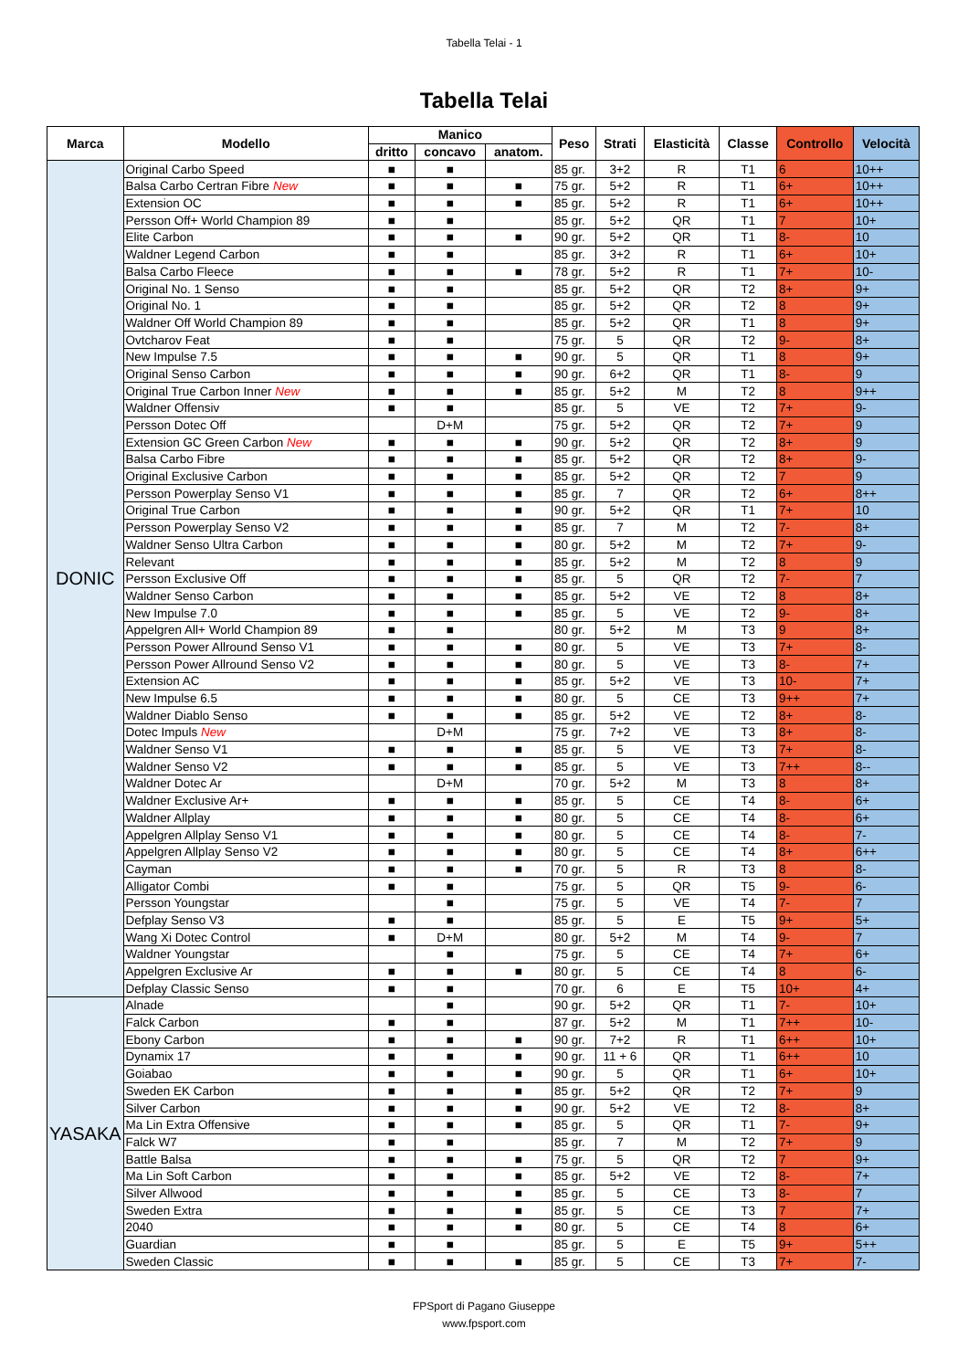Tabella Telai - 1
Tabella Telai
| Marca | Modello | Manico | | | Peso | Strati | Elasticità | Classe | Controllo | Velocità |
| --- | --- | --- | --- | --- | --- | --- | --- | --- | --- | --- |
| | | dritto | concavo | anatom. | | | | | | |
| DONIC | Original Carbo Speed | ■ | ■ | | 85 gr. | 3+2 | R | T1 | 6 | 10++ |
| | Balsa Carbo Certran Fibre New | ■ | ■ | ■ | 75 gr. | 5+2 | R | T1 | 6+ | 10++ |
| | Extension OC | ■ | ■ | ■ | 85 gr. | 5+2 | R | T1 | 6+ | 10++ |
| | Persson Off+ World Champion 89 | ■ | ■ | | 85 gr. | 5+2 | QR | T1 | 7 | 10+ |
| | Elite Carbon | ■ | ■ | ■ | 90 gr. | 5+2 | QR | T1 | 8- | 10 |
| | Waldner Legend Carbon | ■ | ■ | | 85 gr. | 3+2 | R | T1 | 6+ | 10+ |
| | Balsa Carbo Fleece | ■ | ■ | ■ | 78 gr. | 5+2 | R | T1 | 7+ | 10- |
| | Original No. 1 Senso | ■ | ■ | | 85 gr. | 5+2 | QR | T2 | 8+ | 9+ |
| | Original No. 1 | ■ | ■ | | 85 gr. | 5+2 | QR | T2 | 8 | 9+ |
| | Waldner Off World Champion 89 | ■ | ■ | | 85 gr. | 5+2 | QR | T1 | 8 | 9+ |
| | Ovtcharov Feat | ■ | ■ | | 75 gr. | 5 | QR | T2 | 9- | 8+ |
| | New Impulse 7.5 | ■ | ■ | ■ | 90 gr. | 5 | QR | T1 | 8 | 9+ |
| | Original Senso Carbon | ■ | ■ | ■ | 90 gr. | 6+2 | QR | T1 | 8- | 9 |
| | Original True Carbon Inner New | ■ | ■ | ■ | 85 gr. | 5+2 | M | T2 | 8 | 9++ |
| | Waldner Offensiv | ■ | ■ | | 85 gr. | 5 | VE | T2 | 7+ | 9- |
| | Persson Dotec Off | | D+M | | 75 gr. | 5+2 | QR | T2 | 7+ | 9 |
| | Extension GC Green Carbon New | ■ | ■ | ■ | 90 gr. | 5+2 | QR | T2 | 8+ | 9 |
| | Balsa Carbo Fibre | ■ | ■ | ■ | 85 gr. | 5+2 | QR | T2 | 8+ | 9- |
| | Original Exclusive Carbon | ■ | ■ | ■ | 85 gr. | 5+2 | QR | T2 | 7 | 9 |
| | Persson Powerplay Senso V1 | ■ | ■ | ■ | 85 gr. | 7 | QR | T2 | 6+ | 8++ |
| | Original True Carbon | ■ | ■ | ■ | 90 gr. | 5+2 | QR | T1 | 7+ | 10 |
| | Persson Powerplay Senso V2 | ■ | ■ | ■ | 85 gr. | 7 | M | T2 | 7- | 8+ |
| | Waldner Senso Ultra Carbon | ■ | ■ | ■ | 80 gr. | 5+2 | M | T2 | 7+ | 9- |
| | Relevant | ■ | ■ | ■ | 85 gr. | 5+2 | M | T2 | 8 | 9 |
| | Persson Exclusive Off | ■ | ■ | ■ | 85 gr. | 5 | QR | T2 | 7- | 7 |
| | Waldner Senso Carbon | ■ | ■ | ■ | 85 gr. | 5+2 | VE | T2 | 8 | 8+ |
| | New Impulse 7.0 | ■ | ■ | ■ | 85 gr. | 5 | VE | T2 | 9- | 8+ |
| | Appelgren All+ World Champion 89 | ■ | ■ | | 80 gr. | 5+2 | M | T3 | 9 | 8+ |
| | Persson Power Allround Senso V1 | ■ | ■ | ■ | 80 gr. | 5 | VE | T3 | 7+ | 8- |
| | Persson Power Allround Senso V2 | ■ | ■ | ■ | 80 gr. | 5 | VE | T3 | 8- | 7+ |
| | Extension AC | ■ | ■ | ■ | 85 gr. | 5+2 | VE | T3 | 10- | 7+ |
| | New Impulse 6.5 | ■ | ■ | ■ | 80 gr. | 5 | CE | T3 | 9++ | 7+ |
| | Waldner Diablo Senso | ■ | ■ | ■ | 85 gr. | 5+2 | VE | T2 | 8+ | 8- |
| | Dotec Impuls New | | D+M | | 75 gr. | 7+2 | VE | T3 | 8+ | 8- |
| | Waldner Senso V1 | ■ | ■ | ■ | 85 gr. | 5 | VE | T3 | 7+ | 8- |
| | Waldner Senso V2 | ■ | ■ | ■ | 85 gr. | 5 | VE | T3 | 7++ | 8-- |
| | Waldner Dotec Ar | | D+M | | 70 gr. | 5+2 | M | T3 | 8 | 8+ |
| | Waldner Exclusive Ar+ | ■ | ■ | ■ | 85 gr. | 5 | CE | T4 | 8- | 6+ |
| | Waldner Allplay | ■ | ■ | ■ | 80 gr. | 5 | CE | T4 | 8- | 6+ |
| | Appelgren Allplay Senso V1 | ■ | ■ | ■ | 80 gr. | 5 | CE | T4 | 8- | 7- |
| | Appelgren Allplay Senso V2 | ■ | ■ | ■ | 80 gr. | 5 | CE | T4 | 8+ | 6++ |
| | Cayman | ■ | ■ | ■ | 70 gr. | 5 | R | T3 | 8 | 8- |
| | Alligator Combi | ■ | ■ | | 75 gr. | 5 | QR | T5 | 9- | 6- |
| | Persson Youngstar | | ■ | | 75 gr. | 5 | VE | T4 | 7- | 7 |
| | Defplay Senso V3 | ■ | ■ | | 85 gr. | 5 | E | T5 | 9+ | 5+ |
| | Wang Xi Dotec Control | ■ | D+M | | 80 gr. | 5+2 | M | T4 | 9- | 7 |
| | Waldner Youngstar | | ■ | | 75 gr. | 5 | CE | T4 | 7+ | 6+ |
| | Appelgren Exclusive Ar | ■ | ■ | ■ | 80 gr. | 5 | CE | T4 | 8 | 6- |
| | Defplay Classic Senso | ■ | ■ | | 70 gr. | 6 | E | T5 | 10+ | 4+ |
| YASAKA | Alnade | | ■ | | 90 gr. | 5+2 | QR | T1 | 7- | 10+ |
| | Falck Carbon | ■ | ■ | | 87 gr. | 5+2 | M | T1 | 7++ | 10- |
| | Ebony Carbon | ■ | ■ | ■ | 90 gr. | 7+2 | R | T1 | 6++ | 10+ |
| | Dynamix 17 | ■ | ■ | ■ | 90 gr. | 11 + 6 | QR | T1 | 6++ | 10 |
| | Goiabao | ■ | ■ | ■ | 90 gr. | 5 | QR | T1 | 6+ | 10+ |
| | Sweden EK Carbon | ■ | ■ | ■ | 85 gr. | 5+2 | QR | T2 | 7+ | 9 |
| | Silver Carbon | ■ | ■ | ■ | 90 gr. | 5+2 | VE | T2 | 8- | 8+ |
| | Ma Lin Extra Offensive | ■ | ■ | ■ | 85 gr. | 5 | QR | T1 | 7- | 9+ |
| | Falck W7 | ■ | ■ | | 85 gr. | 7 | M | T2 | 7+ | 9 |
| | Battle Balsa | ■ | ■ | ■ | 75 gr. | 5 | QR | T2 | 7 | 9+ |
| | Ma Lin Soft Carbon | ■ | ■ | ■ | 85 gr. | 5+2 | VE | T2 | 8- | 7+ |
| | Silver Allwood | ■ | ■ | ■ | 85 gr. | 5 | CE | T3 | 8- | 7 |
| | Sweden Extra | ■ | ■ | ■ | 85 gr. | 5 | CE | T3 | 7 | 7+ |
| | 2040 | ■ | ■ | ■ | 80 gr. | 5 | CE | T4 | 8 | 6+ |
| | Guardian | ■ | ■ | | 85 gr. | 5 | E | T5 | 9+ | 5++ |
| | Sweden Classic | ■ | ■ | ■ | 85 gr. | 5 | CE | T3 | 7+ | 7- |
FPSport di Pagano Giuseppe
www.fpsport.com